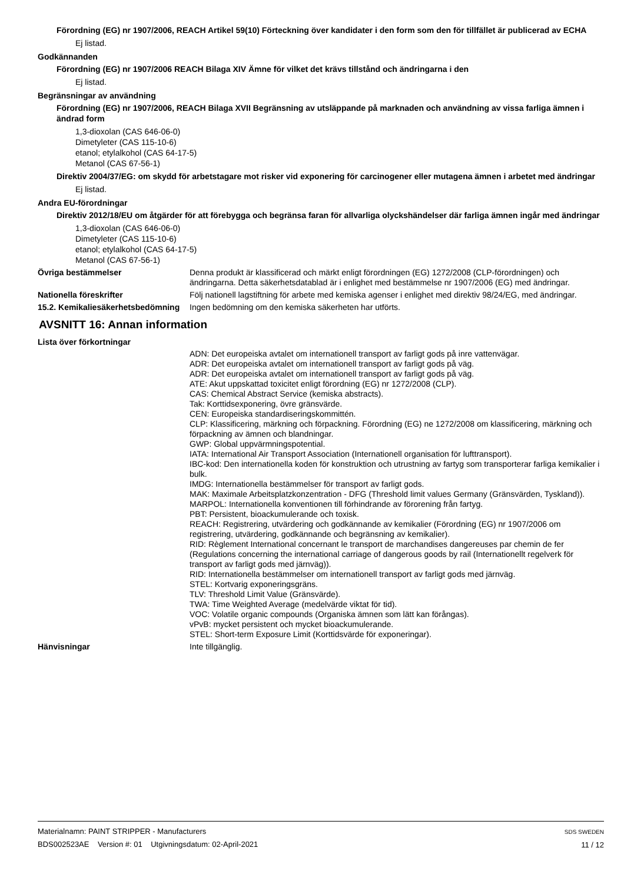Förordning (EG) nr 1907/2006, REACH Artikel 59(10) Förteckning över kandidater i den form som den för tillfället är publicerad av ECHA
Ej listad.
Godkännanden
Förordning (EG) nr 1907/2006 REACH Bilaga XIV Ämne för vilket det krävs tillstånd och ändringarna i den
Ej listad.
Begränsningar av användning
Förordning (EG) nr 1907/2006, REACH Bilaga XVII Begränsning av utsläppande på marknaden och användning av vissa farliga ämnen i ändrad form
1,3-dioxolan (CAS 646-06-0)
Dimetyleter (CAS 115-10-6)
etanol; etylalkohol (CAS 64-17-5)
Metanol (CAS 67-56-1)
Direktiv 2004/37/EG: om skydd för arbetstagare mot risker vid exponering för carcinogener eller mutagena ämnen i arbetet med ändringar
Ej listad.
Andra EU-förordningar
Direktiv 2012/18/EU om åtgärder för att förebygga och begränsa faran för allvarliga olyckshändelser där farliga ämnen ingår med ändringar
1,3-dioxolan (CAS 646-06-0)
Dimetyleter (CAS 115-10-6)
etanol; etylalkohol (CAS 64-17-5)
Metanol (CAS 67-56-1)
Övriga bestämmelser Denna produkt är klassificerad och märkt enligt förordningen (EG) 1272/2008 (CLP-förordningen) och ändringarna. Detta säkerhetsdatablad är i enlighet med bestämmelse nr 1907/2006 (EG) med ändringar.
Nationella föreskrifter Följ nationell lagstiftning för arbete med kemiska agenser i enlighet med direktiv 98/24/EG, med ändringar.
15.2. Kemikaliesäkerhetsbedömning
Ingen bedömning om den kemiska säkerheten har utförts.
AVSNITT 16: Annan information
Lista över förkortningar
ADN: Det europeiska avtalet om internationell transport av farligt gods på inre vattenvägar.
ADR: Det europeiska avtalet om internationell transport av farligt gods på väg.
ADR: Det europeiska avtalet om internationell transport av farligt gods på väg.
ATE: Akut uppskattad toxicitet enligt förordning (EG) nr 1272/2008 (CLP).
CAS: Chemical Abstract Service (kemiska abstracts).
Tak: Korttidsexponering, övre gränsvärde.
CEN: Europeiska standardiseringskommittén.
CLP: Klassificering, märkning och förpackning. Förordning (EG) ne 1272/2008 om klassificering, märkning och förpackning av ämnen och blandningar.
GWP: Global uppvärmningspotential.
IATA: International Air Transport Association (Internationell organisation för lufttransport).
IBC-kod: Den internationella koden för konstruktion och utrustning av fartyg som transporterar farliga kemikalier i bulk.
IMDG: Internationella bestämmelser för transport av farligt gods.
MAK: Maximale Arbeitsplatzkonzentration - DFG (Threshold limit values Germany (Gränsvärden, Tyskland)).
MARPOL: Internationella konventionen till förhindrande av förorening från fartyg.
PBT: Persistent, bioackumulerande och toxisk.
REACH: Registrering, utvärdering och godkännande av kemikalier (Förordning (EG) nr 1907/2006 om registrering, utvärdering, godkännande och begränsning av kemikalier).
RID: Règlement International concernant le transport de marchandises dangereuses par chemin de fer (Regulations concerning the international carriage of dangerous goods by rail (Internationellt regelverk för transport av farligt gods med järnväg)).
RID: Internationella bestämmelser om internationell transport av farligt gods med järnväg.
STEL: Kortvarig exponeringsgräns.
TLV: Threshold Limit Value (Gränsvärde).
TWA: Time Weighted Average (medelvärde viktat för tid).
VOC: Volatile organic compounds (Organiska ämnen som lätt kan förångas).
vPvB: mycket persistent och mycket bioackumulerande.
STEL: Short-term Exposure Limit (Korttidsvärde för exponeringar).
Hänvisningar Inte tillgänglig.
Materialnamn: PAINT STRIPPER - Manufacturers
BDS002523AE Version #: 01 Utgivningsdatum: 02-April-2021
SDS SWEDEN
11 / 12